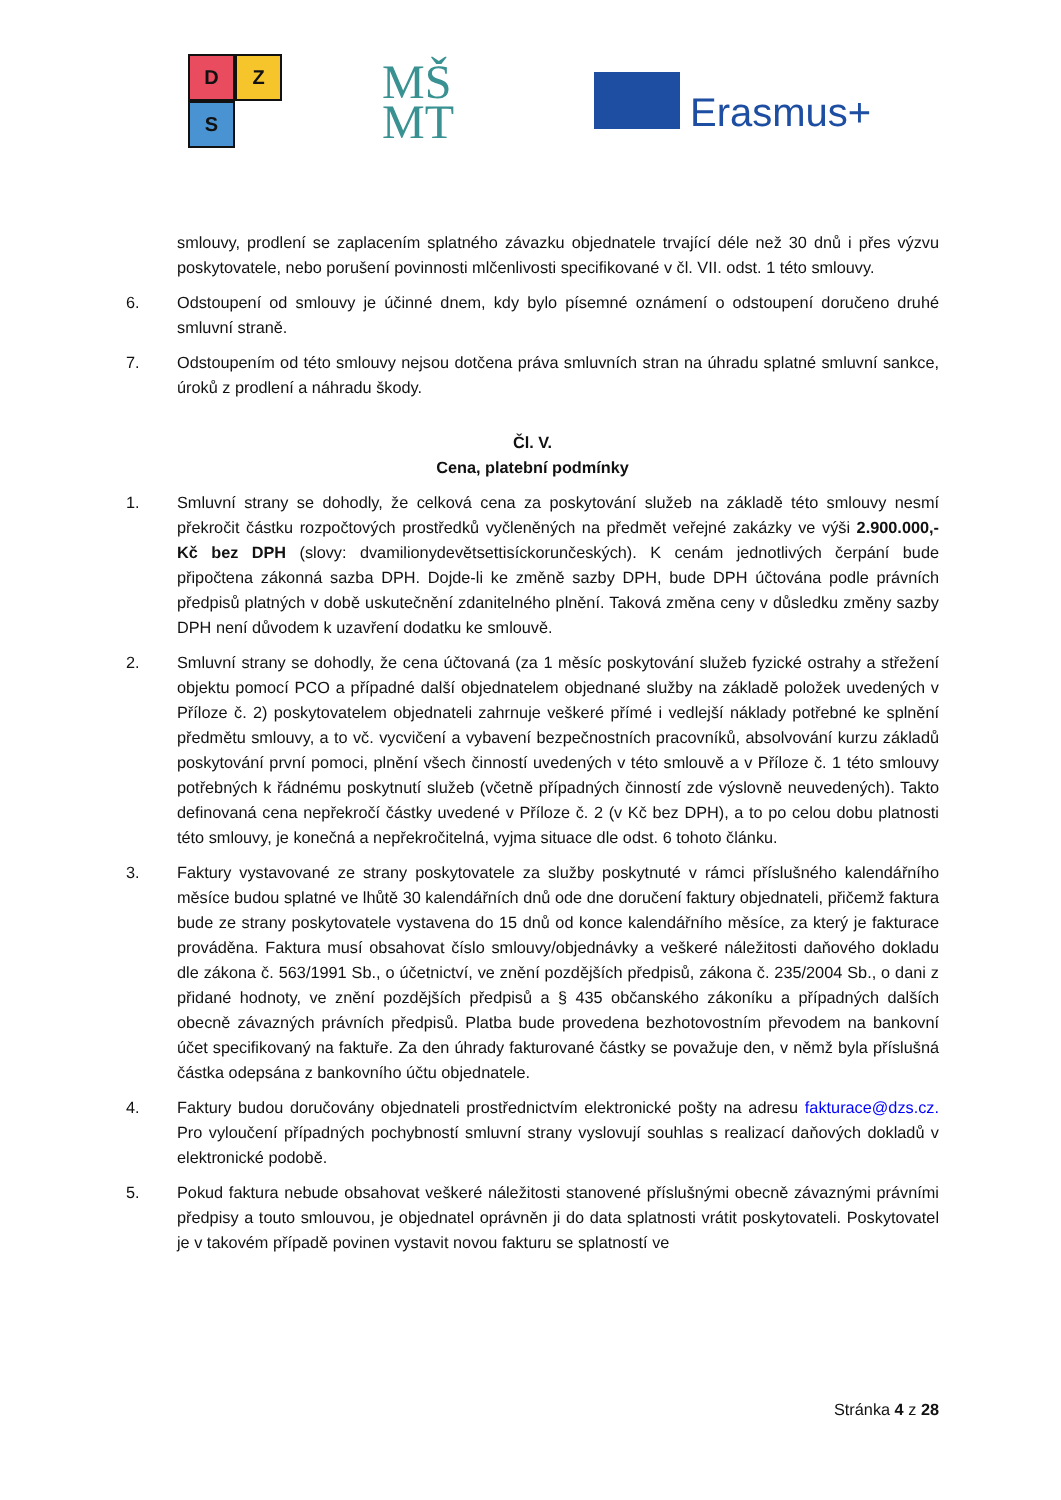D Z
S
MŠ
MT
Erasmus+
smlouvy, prodlení se zaplacením splatného závazku objednatele trvající déle než 30 dnů i přes výzvu poskytovatele, nebo porušení povinnosti mlčenlivosti specifikované v čl. VII. odst. 1 této smlouvy.
6. Odstoupení od smlouvy je účinné dnem, kdy bylo písemné oznámení o odstoupení doručeno druhé smluvní straně.
7. Odstoupením od této smlouvy nejsou dotčena práva smluvních stran na úhradu splatné smluvní sankce, úroků z prodlení a náhradu škody.
Čl. V.
Cena, platební podmínky
1. Smluvní strany se dohodly, že celková cena za poskytování služeb na základě této smlouvy nesmí překročit částku rozpočtových prostředků vyčleněných na předmět veřejné zakázky ve výši 2.900.000,- Kč bez DPH (slovy: dvamilionydevětsettisíckorunčeských). K cenám jednotlivých čerpání bude připočtena zákonná sazba DPH. Dojde-li ke změně sazby DPH, bude DPH účtována podle právních předpisů platných v době uskutečnění zdanitelného plnění. Taková změna ceny v důsledku změny sazby DPH není důvodem k uzavření dodatku ke smlouvě.
2. Smluvní strany se dohodly, že cena účtovaná (za 1 měsíc poskytování služeb fyzické ostrahy a střežení objektu pomocí PCO a případné další objednatelem objednané služby na základě položek uvedených v Příloze č. 2) poskytovatelem objednateli zahrnuje veškeré přímé i vedlejší náklady potřebné ke splnění předmětu smlouvy, a to vč. vycvičení a vybavení bezpečnostních pracovníků, absolvování kurzu základů poskytování první pomoci, plnění všech činností uvedených v této smlouvě a v Příloze č. 1 této smlouvy potřebných k řádnému poskytnutí služeb (včetně případných činností zde výslovně neuvedených). Takto definovaná cena nepřekročí částky uvedené v Příloze č. 2 (v Kč bez DPH), a to po celou dobu platnosti této smlouvy, je konečná a nepřekročitelná, vyjma situace dle odst. 6 tohoto článku.
3. Faktury vystavované ze strany poskytovatele za služby poskytnuté v rámci příslušného kalendářního měsíce budou splatné ve lhůtě 30 kalendářních dnů ode dne doručení faktury objednateli, přičemž faktura bude ze strany poskytovatele vystavena do 15 dnů od konce kalendářního měsíce, za který je fakturace prováděna. Faktura musí obsahovat číslo smlouvy/objednávky a veškeré náležitosti daňového dokladu dle zákona č. 563/1991 Sb., o účetnictví, ve znění pozdějších předpisů, zákona č. 235/2004 Sb., o dani z přidané hodnoty, ve znění pozdějších předpisů a § 435 občanského zákoníku a případných dalších obecně závazných právních předpisů. Platba bude provedena bezhotovostním převodem na bankovní účet specifikovaný na faktuře. Za den úhrady fakturované částky se považuje den, v němž byla příslušná částka odepsána z bankovního účtu objednatele.
4. Faktury budou doručovány objednateli prostřednictvím elektronické pošty na adresu fakturace@dzs.cz. Pro vyloučení případných pochybností smluvní strany vyslovují souhlas s realizací daňových dokladů v elektronické podobě.
5. Pokud faktura nebude obsahovat veškeré náležitosti stanovené příslušnými obecně závaznými právními předpisy a touto smlouvou, je objednatel oprávněn ji do data splatnosti vrátit poskytovateli. Poskytovatel je v takovém případě povinen vystavit novou fakturu se splatností ve
Stránka 4 z 28